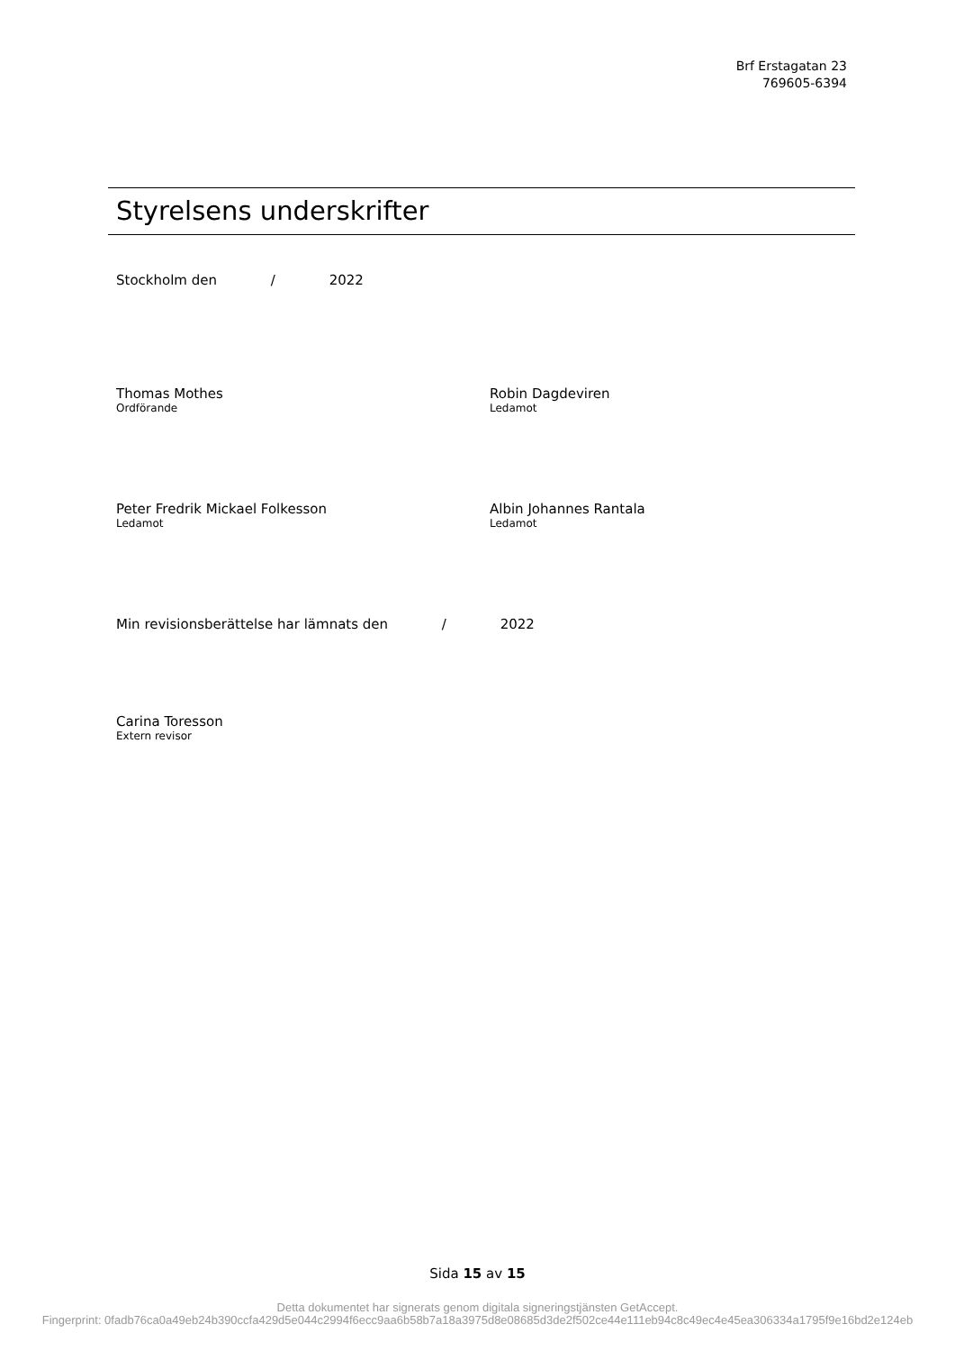Brf Erstagatan 23
769605-6394
Styrelsens underskrifter
Stockholm den / 2022
Thomas Mothes
Ordförande
Robin Dagdeviren
Ledamot
Peter Fredrik Mickael Folkesson
Ledamot
Albin Johannes Rantala
Ledamot
Min revisionsberättelse har lämnats den / 2022
Carina Toresson
Extern revisor
Sida 15 av 15
Detta dokumentet har signerats genom digitala signeringstjänsten GetAccept.
Fingerprint: 0fadb76ca0a49eb24b390ccfa429d5e044c2994f6ecc9aa6b58b7a18a3975d8e08685d3de2f502ce44e111eb94c8c49ec4e45ea306334a1795f9e16bd2e124eb